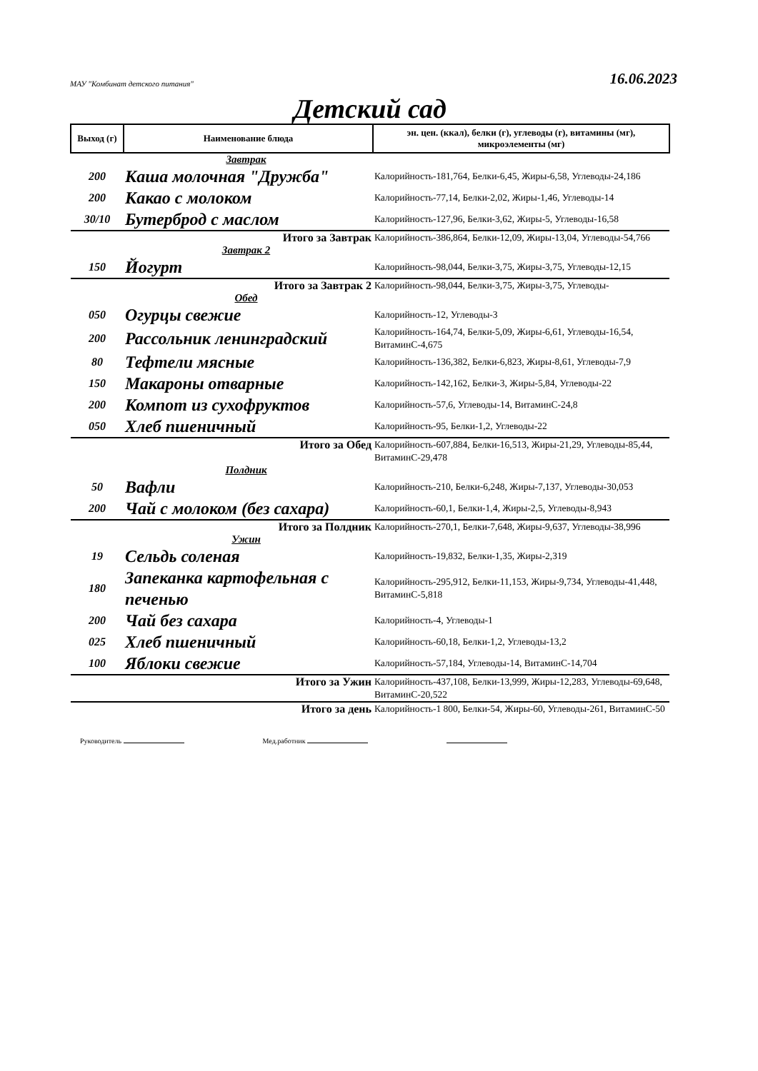МАУ "Комбинат детского питания" 16.06.2023
Детский сад
| Выход (г) | Наименование блюда | эн. цен. (ккал), белки (г), углеводы (г), витамины (мг), микроэлементы (мг) |
| --- | --- | --- |
| Завтрак | | |
| 200 | Каша молочная "Дружба" | Калорийность-181,764, Белки-6,45, Жиры-6,58, Углеводы-24,186 |
| 200 | Какао с молоком | Калорийность-77,14, Белки-2,02, Жиры-1,46, Углеводы-14 |
| 30/10 | Бутерброд с маслом | Калорийность-127,96, Белки-3,62, Жиры-5, Углеводы-16,58 |
| Итого за Завтрак | | Калорийность-386,864, Белки-12,09, Жиры-13,04, Углеводы-54,766 |
| Завтрак 2 | | |
| 150 | Йогурт | Калорийность-98,044, Белки-3,75, Жиры-3,75, Углеводы-12,15 |
| Итого за Завтрак 2 | | Калорийность-98,044, Белки-3,75, Жиры-3,75, Углеводы- |
| Обед | | |
| 050 | Огурцы свежие | Калорийность-12, Углеводы-3 |
| 200 | Рассольник ленинградский | Калорийность-164,74, Белки-5,09, Жиры-6,61, Углеводы-16,54, ВитаминС-4,675 |
| 80 | Тефтели мясные | Калорийность-136,382, Белки-6,823, Жиры-8,61, Углеводы-7,9 |
| 150 | Макароны отварные | Калорийность-142,162, Белки-3, Жиры-5,84, Углеводы-22 |
| 200 | Компот из сухофруктов | Калорийность-57,6, Углеводы-14, ВитаминС-24,8 |
| 050 | Хлеб пшеничный | Калорийность-95, Белки-1,2, Углеводы-22 |
| Итого за Обед | | Калорийность-607,884, Белки-16,513, Жиры-21,29, Углеводы-85,44, ВитаминС-29,478 |
| Полдник | | |
| 50 | Вафли | Калорийность-210, Белки-6,248, Жиры-7,137, Углеводы-30,053 |
| 200 | Чай с молоком (без сахара) | Калорийность-60,1, Белки-1,4, Жиры-2,5, Углеводы-8,943 |
| Итого за Полдник | | Калорийность-270,1, Белки-7,648, Жиры-9,637, Углеводы-38,996 |
| Ужин | | |
| 19 | Сельдь соленая | Калорийность-19,832, Белки-1,35, Жиры-2,319 |
| 180 | Запеканка картофельная с печенью | Калорийность-295,912, Белки-11,153, Жиры-9,734, Углеводы-41,448, ВитаминС-5,818 |
| 200 | Чай без сахара | Калорийность-4, Углеводы-1 |
| 025 | Хлеб пшеничный | Калорийность-60,18, Белки-1,2, Углеводы-13,2 |
| 100 | Яблоки свежие | Калорийность-57,184, Углеводы-14, ВитаминС-14,704 |
| Итого за Ужин | | Калорийность-437,108, Белки-13,999, Жиры-12,283, Углеводы-69,648, ВитаминС-20,522 |
| Итого за день | | Калорийность-1 800, Белки-54, Жиры-60, Углеводы-261, ВитаминС-50 |
Руководитель Мед.работник